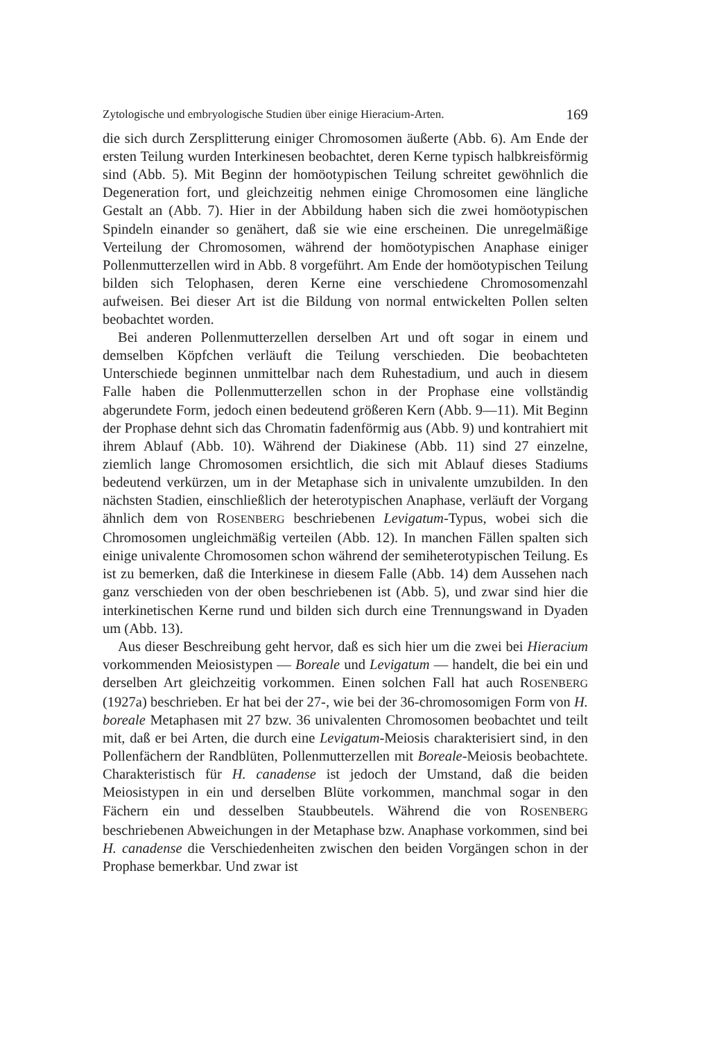Zytologische und embryologische Studien über einige Hieracium-Arten. 169
die sich durch Zersplitterung einiger Chromosomen äußerte (Abb. 6). Am Ende der ersten Teilung wurden Interkinesen beobachtet, deren Kerne typisch halbkreisförmig sind (Abb. 5). Mit Beginn der homöotypischen Teilung schreitet gewöhnlich die Degeneration fort, und gleichzeitig nehmen einige Chromosomen eine längliche Gestalt an (Abb. 7). Hier in der Abbildung haben sich die zwei homöotypischen Spindeln einander so genähert, daß sie wie eine erscheinen. Die unregelmäßige Verteilung der Chromosomen, während der homöotypischen Anaphase einiger Pollenmutterzellen wird in Abb. 8 vorgeführt. Am Ende der homöotypischen Teilung bilden sich Telophasen, deren Kerne eine verschiedene Chromosomenzahl aufweisen. Bei dieser Art ist die Bildung von normal entwickelten Pollen selten beobachtet worden.
Bei anderen Pollenmutterzellen derselben Art und oft sogar in einem und demselben Köpfchen verläuft die Teilung verschieden. Die beobachteten Unterschiede beginnen unmittelbar nach dem Ruhestadium, und auch in diesem Falle haben die Pollenmutterzellen schon in der Prophase eine vollständig abgerundete Form, jedoch einen bedeutend größeren Kern (Abb. 9—11). Mit Beginn der Prophase dehnt sich das Chromatin fadenförmig aus (Abb. 9) und kontrahiert mit ihrem Ablauf (Abb. 10). Während der Diakinese (Abb. 11) sind 27 einzelne, ziemlich lange Chromosomen ersichtlich, die sich mit Ablauf dieses Stadiums bedeutend verkürzen, um in der Metaphase sich in univalente umzubilden. In den nächsten Stadien, einschließlich der heterotypischen Anaphase, verläuft der Vorgang ähnlich dem von ROSENBERG beschriebenen Levigatum-Typus, wobei sich die Chromosomen ungleichmäßig verteilen (Abb. 12). In manchen Fällen spalten sich einige univalente Chromosomen schon während der semiheterotypischen Teilung. Es ist zu bemerken, daß die Interkinese in diesem Falle (Abb. 14) dem Aussehen nach ganz verschieden von der oben beschriebenen ist (Abb. 5), und zwar sind hier die interkinetischen Kerne rund und bilden sich durch eine Trennungswand in Dyaden um (Abb. 13).
Aus dieser Beschreibung geht hervor, daß es sich hier um die zwei bei Hieracium vorkommenden Meiosistypen — Boreale und Levigatum — handelt, die bei ein und derselben Art gleichzeitig vorkommen. Einen solchen Fall hat auch ROSENBERG (1927a) beschrieben. Er hat bei der 27-, wie bei der 36-chromosomigen Form von H. boreale Metaphasen mit 27 bzw. 36 univalenten Chromosomen beobachtet und teilt mit, daß er bei Arten, die durch eine Levigatum-Meiosis charakterisiert sind, in den Pollenfächern der Randblüten, Pollenmutterzellen mit Boreale-Meiosis beobachtete. Charakteristisch für H. canadense ist jedoch der Umstand, daß die beiden Meiosistypen in ein und derselben Blüte vorkommen, manchmal sogar in den Fächern ein und desselben Staubbeutels. Während die von ROSENBERG beschriebenen Abweichungen in der Metaphase bzw. Anaphase vorkommen, sind bei H. canadense die Verschiedenheiten zwischen den beiden Vorgängen schon in der Prophase bemerkbar. Und zwar ist